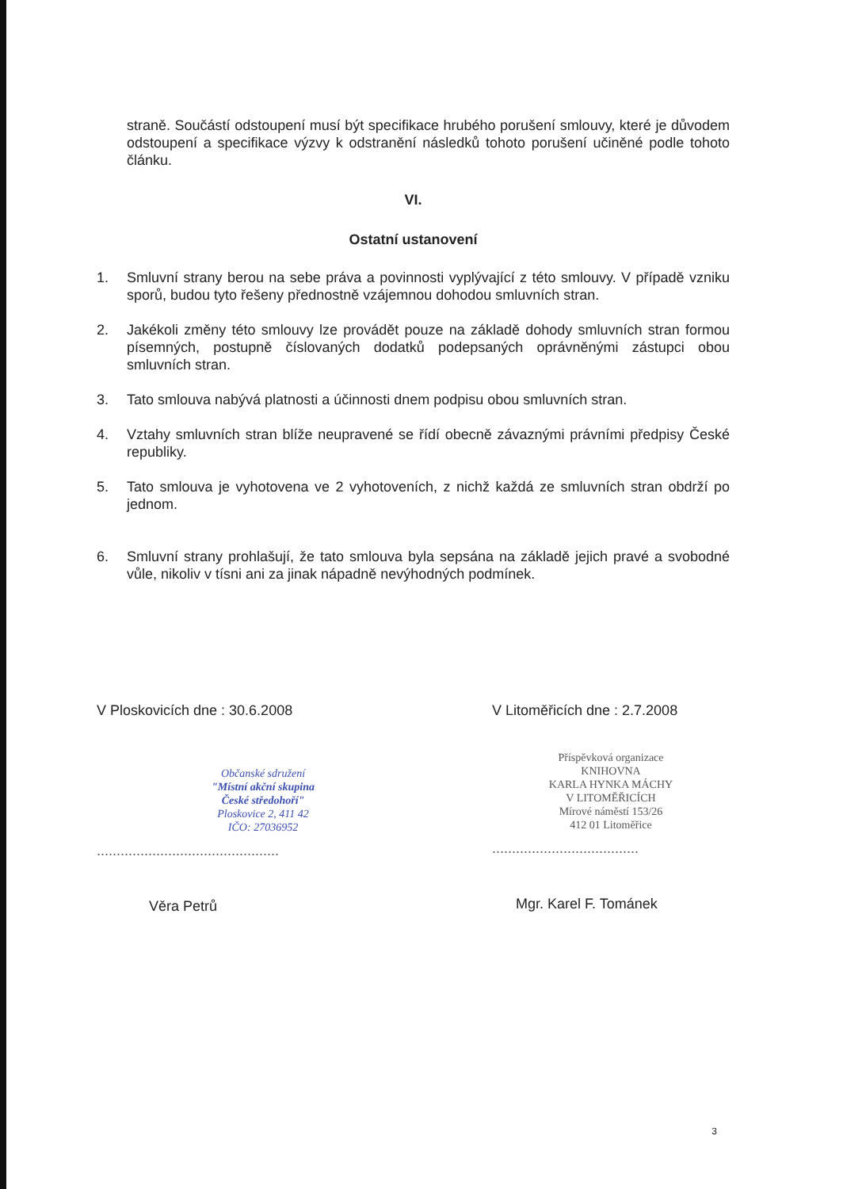straně. Součástí odstoupení musí být specifikace hrubého porušení smlouvy, které je důvodem odstoupení a specifikace výzvy k odstranění následků tohoto porušení učiněné podle tohoto článku.
VI.
Ostatní ustanovení
1. Smluvní strany berou na sebe práva a povinnosti vyplývající z této smlouvy. V případě vzniku sporů, budou tyto řešeny přednostně vzájemnou dohodou smluvních stran.
2. Jakékoli změny této smlouvy lze provádět pouze na základě dohody smluvních stran formou písemných, postupně číslovaných dodatků podepsaných oprávněnými zástupci obou smluvních stran.
3. Tato smlouva nabývá platnosti a účinnosti dnem podpisu obou smluvních stran.
4. Vztahy smluvních stran blíže neupravené se řídí obecně závaznými právními předpisy České republiky.
5. Tato smlouva je vyhotovena ve 2 vyhotoveních, z nichž každá ze smluvních stran obdrží po jednom.
6. Smluvní strany prohlašují, že tato smlouva byla sepsána na základě jejich pravé a svobodné vůle, nikoliv v tísni ani za jinak nápadně nevýhodných podmínek.
V Ploskovicích dne : 30.6.2008
Občanské sdružení
"Místní akční skupina
České středohoří"
Ploskovice 2, 411 42
IČO: 27036952
..............................................
Věra Petrů
V Litoměřicích dne : 2.7.2008
Příspěvková organizace
KNIHOVNA
KARLA HYNKA MÁCHY
V LITOMĚŘICÍCH
Mírové náměstí 153/26
412 01 Litoměřice
.....................................
Mgr. Karel F. Tománek
3